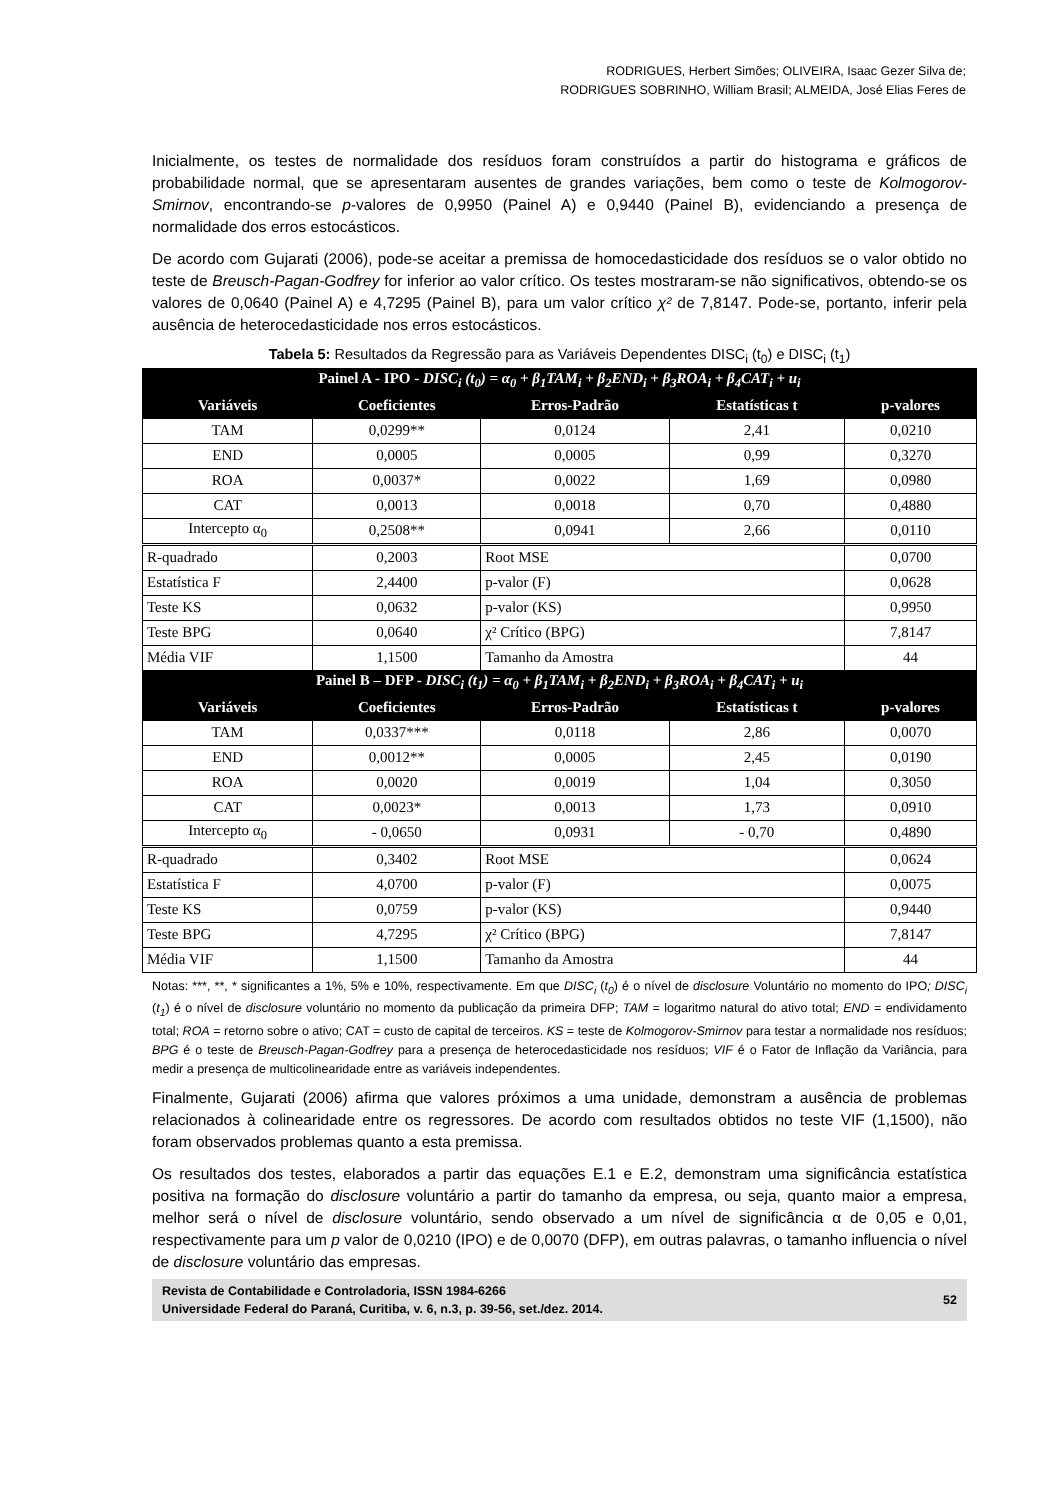RODRIGUES, Herbert Simões; OLIVEIRA, Isaac Gezer Silva de;
RODRIGUES SOBRINHO, William Brasil; ALMEIDA, José Elias Feres de
Inicialmente, os testes de normalidade dos resíduos foram construídos a partir do histograma e gráficos de probabilidade normal, que se apresentaram ausentes de grandes variações, bem como o teste de Kolmogorov-Smirnov, encontrando-se p-valores de 0,9950 (Painel A) e 0,9440 (Painel B), evidenciando a presença de normalidade dos erros estocásticos.
De acordo com Gujarati (2006), pode-se aceitar a premissa de homocedasticidade dos resíduos se o valor obtido no teste de Breusch-Pagan-Godfrey for inferior ao valor crítico. Os testes mostraram-se não significativos, obtendo-se os valores de 0,0640 (Painel A) e 4,7295 (Painel B), para um valor crítico χ² de 7,8147. Pode-se, portanto, inferir pela ausência de heterocedasticidade nos erros estocásticos.
Tabela 5: Resultados da Regressão para as Variáveis Dependentes DISC<sub>i</sub> (t<sub>0</sub>) e DISC<sub>i</sub> (t<sub>1</sub>)
| Painel A - IPO - DISC<sub>i</sub> (t<sub>0</sub>) = α<sub>0</sub> + β<sub>1</sub>TAM<sub>i</sub> + β<sub>2</sub>END<sub>i</sub> + β<sub>3</sub>ROA<sub>i</sub> + β<sub>4</sub>CAT<sub>i</sub> + u<sub>i</sub> | | | | |
| --- | --- | --- | --- | --- |
| Variáveis | Coeficientes | Erros-Padrão | Estatísticas t | p-valores |
| TAM | 0,0299** | 0,0124 | 2,41 | 0,0210 |
| END | 0,0005 | 0,0005 | 0,99 | 0,3270 |
| ROA | 0,0037* | 0,0022 | 1,69 | 0,0980 |
| CAT | 0,0013 | 0,0018 | 0,70 | 0,4880 |
| Intercepto α<sub>0</sub> | 0,2508** | 0,0941 | 2,66 | 0,0110 |
| R-quadrado | 0,2003 | Root MSE | | 0,0700 |
| Estatística F | 2,4400 | p-valor (F) | | 0,0628 |
| Teste KS | 0,0632 | p-valor (KS) | | 0,9950 |
| Teste BPG | 0,0640 | χ² Crítico (BPG) | | 7,8147 |
| Média VIF | 1,1500 | Tamanho da Amostra | | 44 |
| Painel B – DFP - DISC<sub>i</sub> (t<sub>1</sub>) = α<sub>0</sub> + β<sub>1</sub>TAM<sub>i</sub> + β<sub>2</sub>END<sub>i</sub> + β<sub>3</sub>ROA<sub>i</sub> + β<sub>4</sub>CAT<sub>i</sub> + u<sub>i</sub> | | | | |
| Variáveis | Coeficientes | Erros-Padrão | Estatísticas t | p-valores |
| TAM | 0,0337*** | 0,0118 | 2,86 | 0,0070 |
| END | 0,0012** | 0,0005 | 2,45 | 0,0190 |
| ROA | 0,0020 | 0,0019 | 1,04 | 0,3050 |
| CAT | 0,0023* | 0,0013 | 1,73 | 0,0910 |
| Intercepto α<sub>0</sub> | - 0,0650 | 0,0931 | - 0,70 | 0,4890 |
| R-quadrado | 0,3402 | Root MSE | | 0,0624 |
| Estatística F | 4,0700 | p-valor (F) | | 0,0075 |
| Teste KS | 0,0759 | p-valor (KS) | | 0,9440 |
| Teste BPG | 4,7295 | χ² Crítico (BPG) | | 7,8147 |
| Média VIF | 1,1500 | Tamanho da Amostra | | 44 |
Notas: ***, **, * significantes a 1%, 5% e 10%, respectivamente. Em que DISC<sub>i</sub> (t<sub>0</sub>) é o nível de disclosure Voluntário no momento do IPO; DISC<sub>i</sub> (t<sub>1</sub>) é o nível de disclosure voluntário no momento da publicação da primeira DFP; TAM = logaritmo natural do ativo total; END = endividamento total; ROA = retorno sobre o ativo; CAT = custo de capital de terceiros. KS = teste de Kolmogorov-Smirnov para testar a normalidade nos resíduos; BPG é o teste de Breusch-Pagan-Godfrey para a presença de heterocedasticidade nos resíduos; VIF é o Fator de Inflação da Variância, para medir a presença de multicolinearidade entre as variáveis independentes.
Finalmente, Gujarati (2006) afirma que valores próximos a uma unidade, demonstram a ausência de problemas relacionados à colinearidade entre os regressores. De acordo com resultados obtidos no teste VIF (1,1500), não foram observados problemas quanto a esta premissa.
Os resultados dos testes, elaborados a partir das equações E.1 e E.2, demonstram uma significância estatística positiva na formação do disclosure voluntário a partir do tamanho da empresa, ou seja, quanto maior a empresa, melhor será o nível de disclosure voluntário, sendo observado a um nível de significância α de 0,05 e 0,01, respectivamente para um p valor de 0,0210 (IPO) e de 0,0070 (DFP), em outras palavras, o tamanho influencia o nível de disclosure voluntário das empresas.
Revista de Contabilidade e Controladoria, ISSN 1984-6266
Universidade Federal do Paraná, Curitiba, v. 6, n.3, p. 39-56, set./dez. 2014.
52